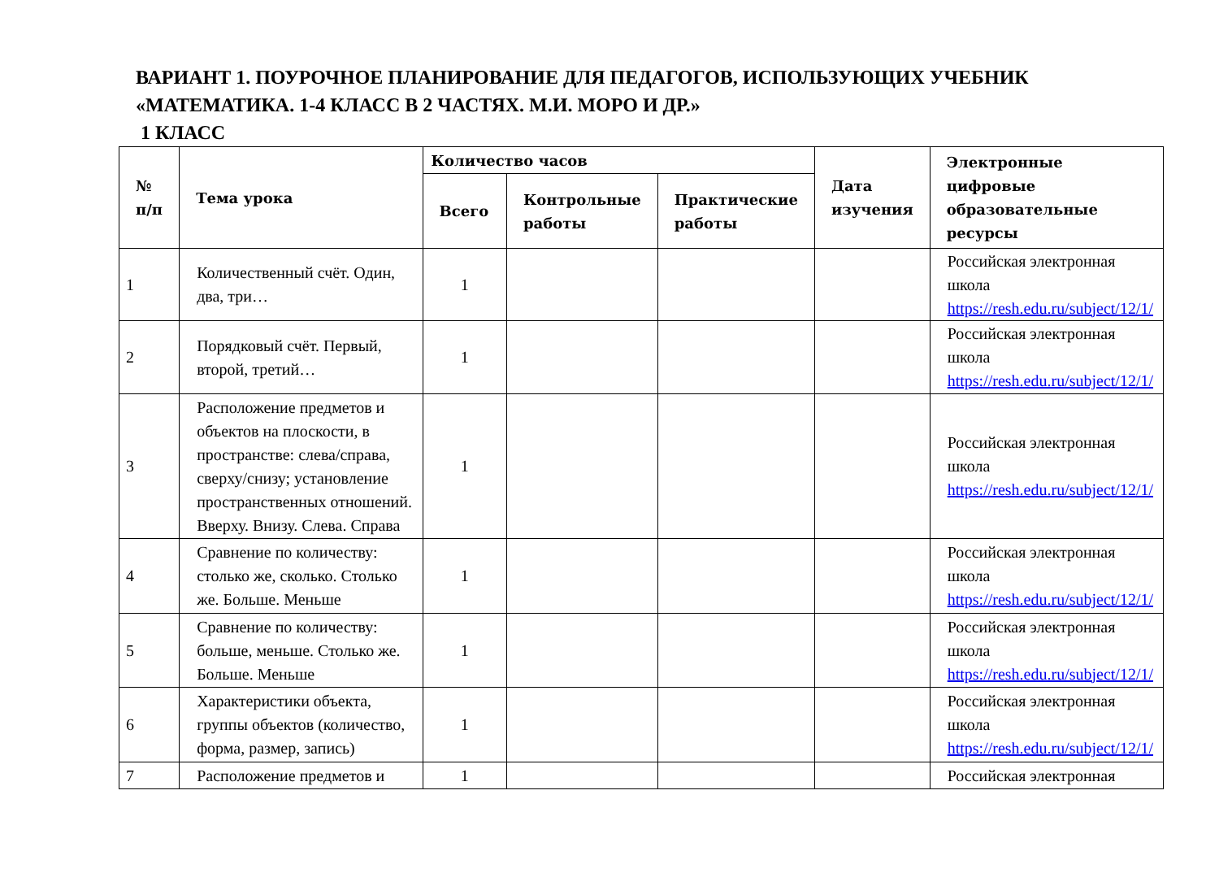ВАРИАНТ 1. ПОУРОЧНОЕ ПЛАНИРОВАНИЕ ДЛЯ ПЕДАГОГОВ, ИСПОЛЬЗУЮЩИХ УЧЕБНИК «МАТЕМАТИКА. 1-4 КЛАСС В 2 ЧАСТЯХ. М.И. МОРО И ДР.»
1 КЛАСС
| № п/п | Тема урока | Количество часов | | | Дата изучения | Электронные цифровые образовательные ресурсы |
| --- | --- | --- | --- | --- | --- | --- |
| | | Всего | Контрольные работы | Практические работы | | |
| 1 | Количественный счёт. Один, два, три… | 1 | | | | Российская электронная школа https://resh.edu.ru/subject/12/1/ |
| 2 | Порядковый счёт. Первый, второй, третий… | 1 | | | | Российская электронная школа https://resh.edu.ru/subject/12/1/ |
| 3 | Расположение предметов и объектов на плоскости, в пространстве: слева/справа, сверху/снизу; установление пространственных отношений. Вверху. Внизу. Слева. Справа | 1 | | | | Российская электронная школа https://resh.edu.ru/subject/12/1/ |
| 4 | Сравнение по количеству: столько же, сколько. Столько же. Больше. Меньше | 1 | | | | Российская электронная школа https://resh.edu.ru/subject/12/1/ |
| 5 | Сравнение по количеству: больше, меньше. Столько же. Больше. Меньше | 1 | | | | Российская электронная школа https://resh.edu.ru/subject/12/1/ |
| 6 | Характеристики объекта, группы объектов (количество, форма, размер, запись) | 1 | | | | Российская электронная школа https://resh.edu.ru/subject/12/1/ |
| 7 | Расположение предметов и | 1 | | | | Российская электронная |